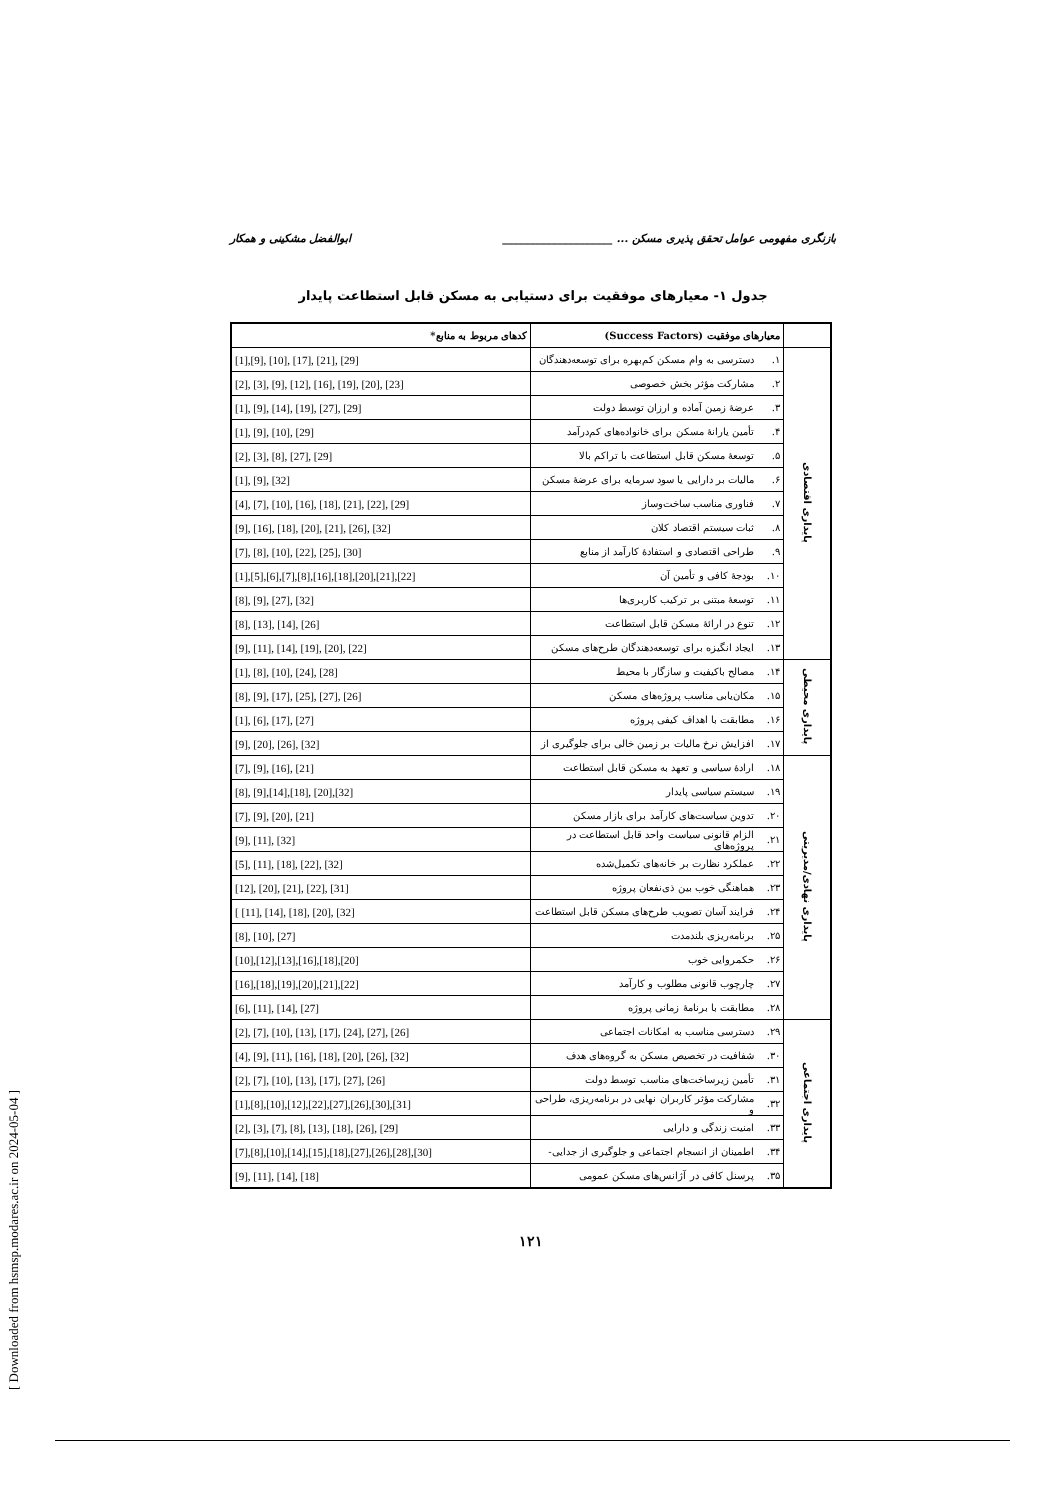بازنگری مفهومی عوامل تحقق پذیری مسکن ... ____________________ ابوالفضل مشکینی و همکار
جدول ۱- معیارهای موفقیت برای دستیابی به مسکن قابل استطاعت پایدار
| | معیارهای موفقیت (Success Factors) | | کدهای مربوط به منابع* |
| --- | --- | --- | --- |
| پایداری اقتصادی | ۱. | دسترسی به وام مسکن کم‌بهره برای توسعه‌دهندگان | [1],[9], [10], [17], [21], [29] |
| | ۲. | مشارکت مؤثر بخش خصوصی | [2], [3], [9], [12], [16], [19], [20], [23] |
| | ۳. | عرضهٔ زمین آماده و ارزان توسط دولت | [1], [9], [14], [19], [27], [29] |
| | ۴. | تأمین یارانهٔ مسکن برای خانواده‌های کم‌درآمد | [1], [9], [10], [29] |
| | ۵. | توسعهٔ مسکن قابل استطاعت با تراکم بالا | [2], [3], [8], [27], [29] |
| | ۶. | مالیات بر دارایی یا سود سرمایه برای عرضهٔ مسکن | [1], [9], [32] |
| | ۷. | فناوری مناسب ساخت‌وساز | [4], [7], [10], [16], [18], [21], [22], [29] |
| | ۸. | ثبات سیستم اقتصاد کلان | [9], [16], [18], [20], [21], [26], [32] |
| | ۹. | طراحی اقتصادی و استفادهٔ کارآمد از منابع | [7], [8], [10], [22], [25], [30] |
| | ۱۰. | بودجهٔ کافی و تأمین آن | [1],[5],[6],[7],[8],[16],[18],[20],[21],[22] |
| | ۱۱. | توسعهٔ مبتنی بر ترکیب کاربری‌ها | [8], [9], [27], [32] |
| | ۱۲. | تنوع در ارائهٔ مسکن قابل استطاعت | [8], [13], [14], [26] |
| | ۱۳. | ایجاد انگیزه برای توسعه‌دهندگان طرح‌های مسکن | [9], [11], [14], [19], [20], [22] |
| پایداری محیطی | ۱۴. | مصالح باکیفیت و سازگار با محیط | [1], [8], [10], [24], [28] |
| | ۱۵. | مکان‌یابی مناسب پروژه‌های مسکن | [8], [9], [17], [25], [27], [26] |
| | ۱۶. | مطابقت با اهداف کیفی پروژه | [1], [6], [17], [27] |
| | ۱۷. | افزایش نرخ مالیات بر زمین خالی برای جلوگیری از | [9], [20], [26], [32] |
| پایداری نهادی/مدیریتی | ۱۸. | ارادهٔ سیاسی و تعهد به مسکن قابل استطاعت | [7], [9], [16], [21] |
| | ۱۹. | سیستم سیاسی پایدار | [8], [9],[14],[18], [20],[32] |
| | ۲۰. | تدوین سیاست‌های کارآمد برای بازار مسکن | [7], [9], [20], [21] |
| | ۲۱. | الزام قانونی سیاست واحد قابل استطاعت در پروژه‌های | [9], [11], [32] |
| | ۲۲. | عملکرد نظارت بر خانه‌های تکمیل‌شده | [5], [11], [18], [22], [32] |
| | ۲۳. | هماهنگی خوب بین ذی‌نفعان پروژه | [12], [20], [21], [22], [31] |
| | ۲۴. | فرایند آسان تصویب طرح‌های مسکن قابل استطاعت | [ [11], [14], [18], [20], [32] |
| | ۲۵. | برنامه‌ریزی بلندمدت | [8], [10], [27] |
| | ۲۶. | حکمروایی خوب | [10],[12],[13],[16],[18],[20] |
| | ۲۷. | چارچوب قانونی مطلوب و کارآمد | [16],[18],[19],[20],[21],[22] |
| | ۲۸. | مطابقت با برنامهٔ زمانی پروژه | [6], [11], [14], [27] |
| پایداری اجتماعی | ۲۹. | دسترسی مناسب به امکانات اجتماعی | [2], [7], [10], [13], [17], [24], [27], [26] |
| | ۳۰. | شفافیت در تخصیص مسکن به گروه‌های هدف | [4], [9], [11], [16], [18], [20], [26], [32] |
| | ۳۱. | تأمین زیرساخت‌های مناسب توسط دولت | [2], [7], [10], [13], [17], [27], [26] |
| | ۳۲. | مشارکت مؤثر کاربران نهایی در برنامه‌ریزی، طراحی و | [1],[8],[10],[12],[22],[27],[26],[30],[31] |
| | ۳۳. | امنیت زندگی و دارایی | [2], [3], [7], [8], [13], [18], [26], [29] |
| | ۳۴. | اطمینان از انسجام اجتماعی و جلوگیری از جدایی- | [7],[8],[10],[14],[15],[18],[27],[26],[28],[30] |
| | ۳۵. | پرسنل کافی در آژانس‌های مسکن عمومی | [9], [11], [14], [18] |
۱۲۱
[ Downloaded from hsmsp.modares.ac.ir on 2024-05-04 ]